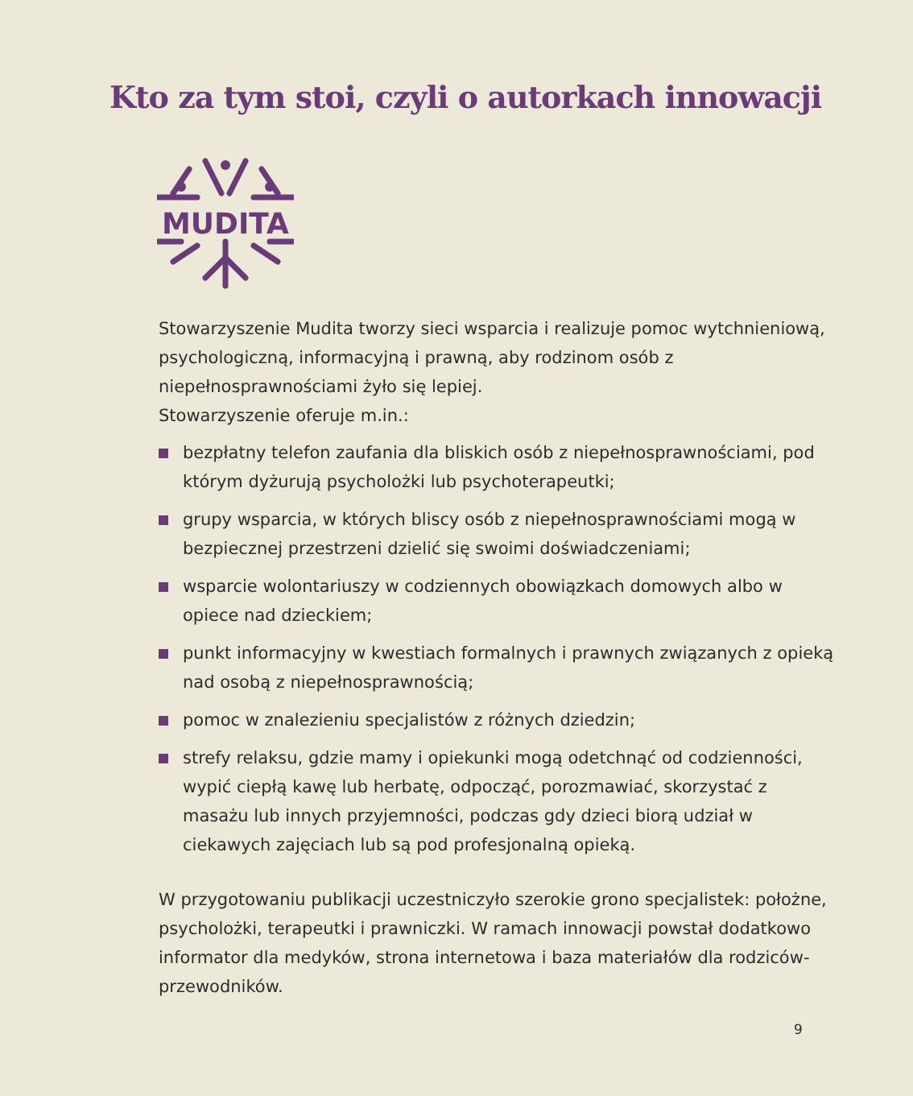Kto za tym stoi, czyli o autorkach innowacji
MUDITA
Stowarzyszenie Mudita tworzy sieci wsparcia i realizuje pomoc wytchnieniową, psychologiczną, informacyjną i prawną, aby rodzinom osób z niepełnosprawnościami żyło się lepiej.
Stowarzyszenie oferuje m.in.:
bezpłatny telefon zaufania dla bliskich osób z niepełnosprawnościami, pod którym dyżurują psycholożki lub psychoterapeutki;
grupy wsparcia, w których bliscy osób z niepełnosprawnościami mogą w bezpiecznej przestrzeni dzielić się swoimi doświadczeniami;
wsparcie wolontariuszy w codziennych obowiązkach domowych albo w opiece nad dzieckiem;
punkt informacyjny w kwestiach formalnych i prawnych związanych z opieką nad osobą z niepełnosprawnością;
pomoc w znalezieniu specjalistów z różnych dziedzin;
strefy relaksu, gdzie mamy i opiekunki mogą odetchnąć od codzienności, wypić ciepłą kawę lub herbatę, odpocząć, porozmawiać, skorzystać z masażu lub innych przyjemności, podczas gdy dzieci biorą udział w ciekawych zajęciach lub są pod profesjonalną opieką.
W przygotowaniu publikacji uczestniczyło szerokie grono specjalistek: położne, psycholożki, terapeutki i prawniczki. W ramach innowacji powstał dodatkowo informator dla medyków, strona internetowa i baza materiałów dla rodziców-przewodników.
9